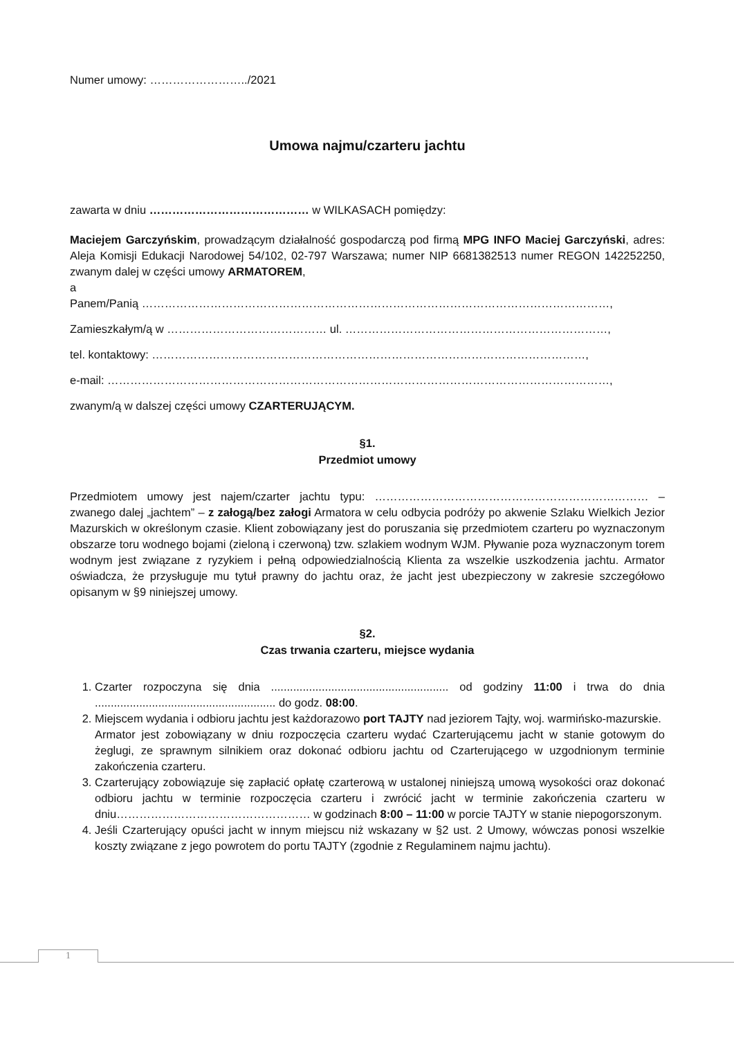Numer umowy: ……………………../2021
Umowa najmu/czarteru jachtu
zawarta w dniu …………………………………… w WILKASACH pomiędzy:
Maciejem Garczyńskim, prowadzącym działalność gospodarczą pod firmą MPG INFO Maciej Garczyński, adres: Aleja Komisji Edukacji Narodowej 54/102, 02-797 Warszawa; numer NIP 6681382513 numer REGON 142252250, zwanym dalej w części umowy ARMATOREM,
a
Panem/Panią ……………………………………………………………………………………………………………,
Zamieszkałym/ą w …………………………………… ul. ……………………………………………………………,
tel. kontaktowy: ……………………………………………………………………………………………………,
e-mail: ……………………………………………………………………………………………………………………,
zwanym/ą w dalszej części umowy CZARTERUJĄCYM.
§1.
Przedmiot umowy
Przedmiotem umowy jest najem/czarter jachtu typu: ……………………………………………………………… – zwanego dalej „jachtem” – z załogą/bez załogi Armatora w celu odbycia podróży po akwenie Szlaku Wielkich Jezior Mazurskich w określonym czasie. Klient zobowiązany jest do poruszania się przedmiotem czarteru po wyznaczonym obszarze toru wodnego bojami (zieloną i czerwoną) tzw. szlakiem wodnym WJM. Pływanie poza wyznaczonym torem wodnym jest związane z ryzykiem i pełną odpowiedzialnością Klienta za wszelkie uszkodzenia jachtu. Armator oświadcza, że przysługuje mu tytuł prawny do jachtu oraz, że jacht jest ubezpieczony w zakresie szczegółowo opisanym w §9 niniejszej umowy.
§2.
Czas trwania czarteru, miejsce wydania
1. Czarter rozpoczyna się dnia ........................................................ od godziny 11:00 i trwa do dnia ......................................................... do godz. 08:00.
2. Miejscem wydania i odbioru jachtu jest każdorazowo port TAJTY nad jeziorem Tajty, woj. warmińsko-mazurskie.
Armator jest zobowiązany w dniu rozpoczęcia czarteru wydać Czarterującemu jacht w stanie gotowym do żeglugi, ze sprawnym silnikiem oraz dokonać odbioru jachtu od Czarterującego w uzgodnionym terminie zakończenia czarteru.
3. Czarterujący zobowiązuje się zapłacić opłatę czarterową w ustalonej niniejszą umową wysokości oraz dokonać odbioru jachtu w terminie rozpoczęcia czarteru i zwrócić jacht w terminie zakończenia czarteru w dniu…………………………………………… w godzinach 8:00 – 11:00 w porcie TAJTY w stanie niepogorszonym.
4. Jeśli Czarterujący opuści jacht w innym miejscu niż wskazany w §2 ust. 2 Umowy, wówczas ponosi wszelkie koszty związane z jego powrotem do portu TAJTY (zgodnie z Regulaminem najmu jachtu).
1